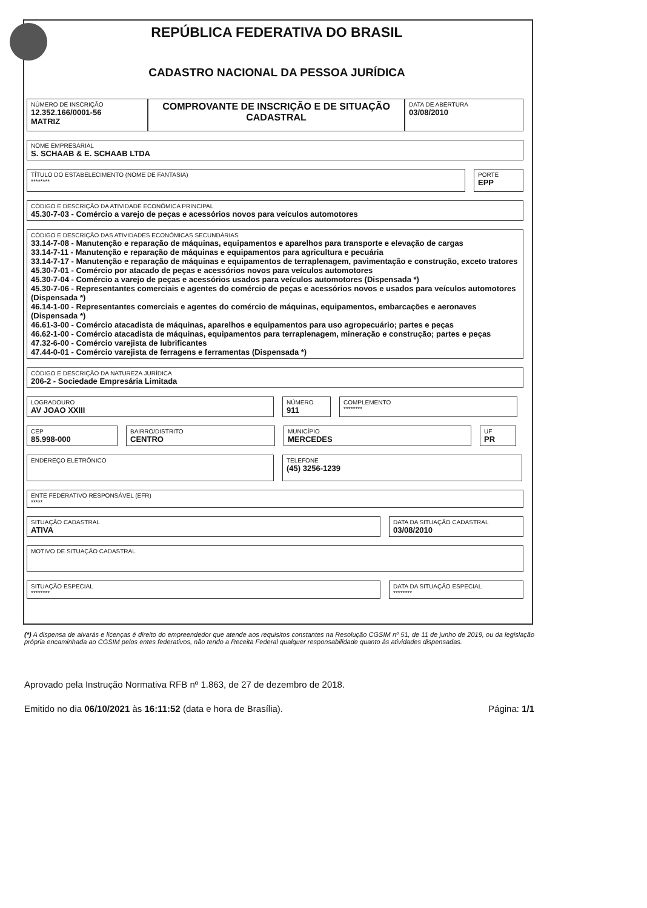REPÚBLICA FEDERATIVA DO BRASIL
CADASTRO NACIONAL DA PESSOA JURÍDICA
NÚMERO DE INSCRIÇÃO
12.352.166/0001-56
MATRIZ
COMPROVANTE DE INSCRIÇÃO E DE SITUAÇÃO CADASTRAL
DATA DE ABERTURA
03/08/2010
NOME EMPRESARIAL
S. SCHAAB & E. SCHAAB LTDA
TÍTULO DO ESTABELECIMENTO (NOME DE FANTASIA)
********
PORTE
EPP
CÓDIGO E DESCRIÇÃO DA ATIVIDADE ECONÔMICA PRINCIPAL
45.30-7-03 - Comércio a varejo de peças e acessórios novos para veículos automotores
CÓDIGO E DESCRIÇÃO DAS ATIVIDADES ECONÔMICAS SECUNDÁRIAS
33.14-7-08 - Manutenção e reparação de máquinas, equipamentos e aparelhos para transporte e elevação de cargas
33.14-7-11 - Manutenção e reparação de máquinas e equipamentos para agricultura e pecuária
33.14-7-17 - Manutenção e reparação de máquinas e equipamentos de terraplenagem, pavimentação e construção, exceto tratores
45.30-7-01 - Comércio por atacado de peças e acessórios novos para veículos automotores
45.30-7-04 - Comércio a varejo de peças e acessórios usados para veículos automotores (Dispensada *)
45.30-7-06 - Representantes comerciais e agentes do comércio de peças e acessórios novos e usados para veículos automotores (Dispensada *)
46.14-1-00 - Representantes comerciais e agentes do comércio de máquinas, equipamentos, embarcações e aeronaves (Dispensada *)
46.61-3-00 - Comércio atacadista de máquinas, aparelhos e equipamentos para uso agropecuário; partes e peças
46.62-1-00 - Comércio atacadista de máquinas, equipamentos para terraplenagem, mineração e construção; partes e peças
47.32-6-00 - Comércio varejista de lubrificantes
47.44-0-01 - Comércio varejista de ferragens e ferramentas (Dispensada *)
CÓDIGO E DESCRIÇÃO DA NATUREZA JURÍDICA
206-2 - Sociedade Empresária Limitada
LOGRADOURO
AV JOAO XXIII
NÚMERO
911
COMPLEMENTO
********
CEP
85.998-000
BAIRRO/DISTRITO
CENTRO
MUNICÍPIO
MERCEDES
UF
PR
ENDEREÇO ELETRÔNICO
TELEFONE
(45) 3256-1239
ENTE FEDERATIVO RESPONSÁVEL (EFR)
*****
SITUAÇÃO CADASTRAL
ATIVA
DATA DA SITUAÇÃO CADASTRAL
03/08/2010
MOTIVO DE SITUAÇÃO CADASTRAL
SITUAÇÃO ESPECIAL
********
DATA DA SITUAÇÃO ESPECIAL
********
(*) A dispensa de alvarás e licenças é direito do empreendedor que atende aos requisitos constantes na Resolução CGSIM nº 51, de 11 de junho de 2019, ou da legislação própria encaminhada ao CGSIM pelos entes federativos, não tendo a Receita Federal qualquer responsabilidade quanto às atividades dispensadas.
Aprovado pela Instrução Normativa RFB nº 1.863, de 27 de dezembro de 2018.
Emitido no dia 06/10/2021 às 16:11:52 (data e hora de Brasília). Página: 1/1